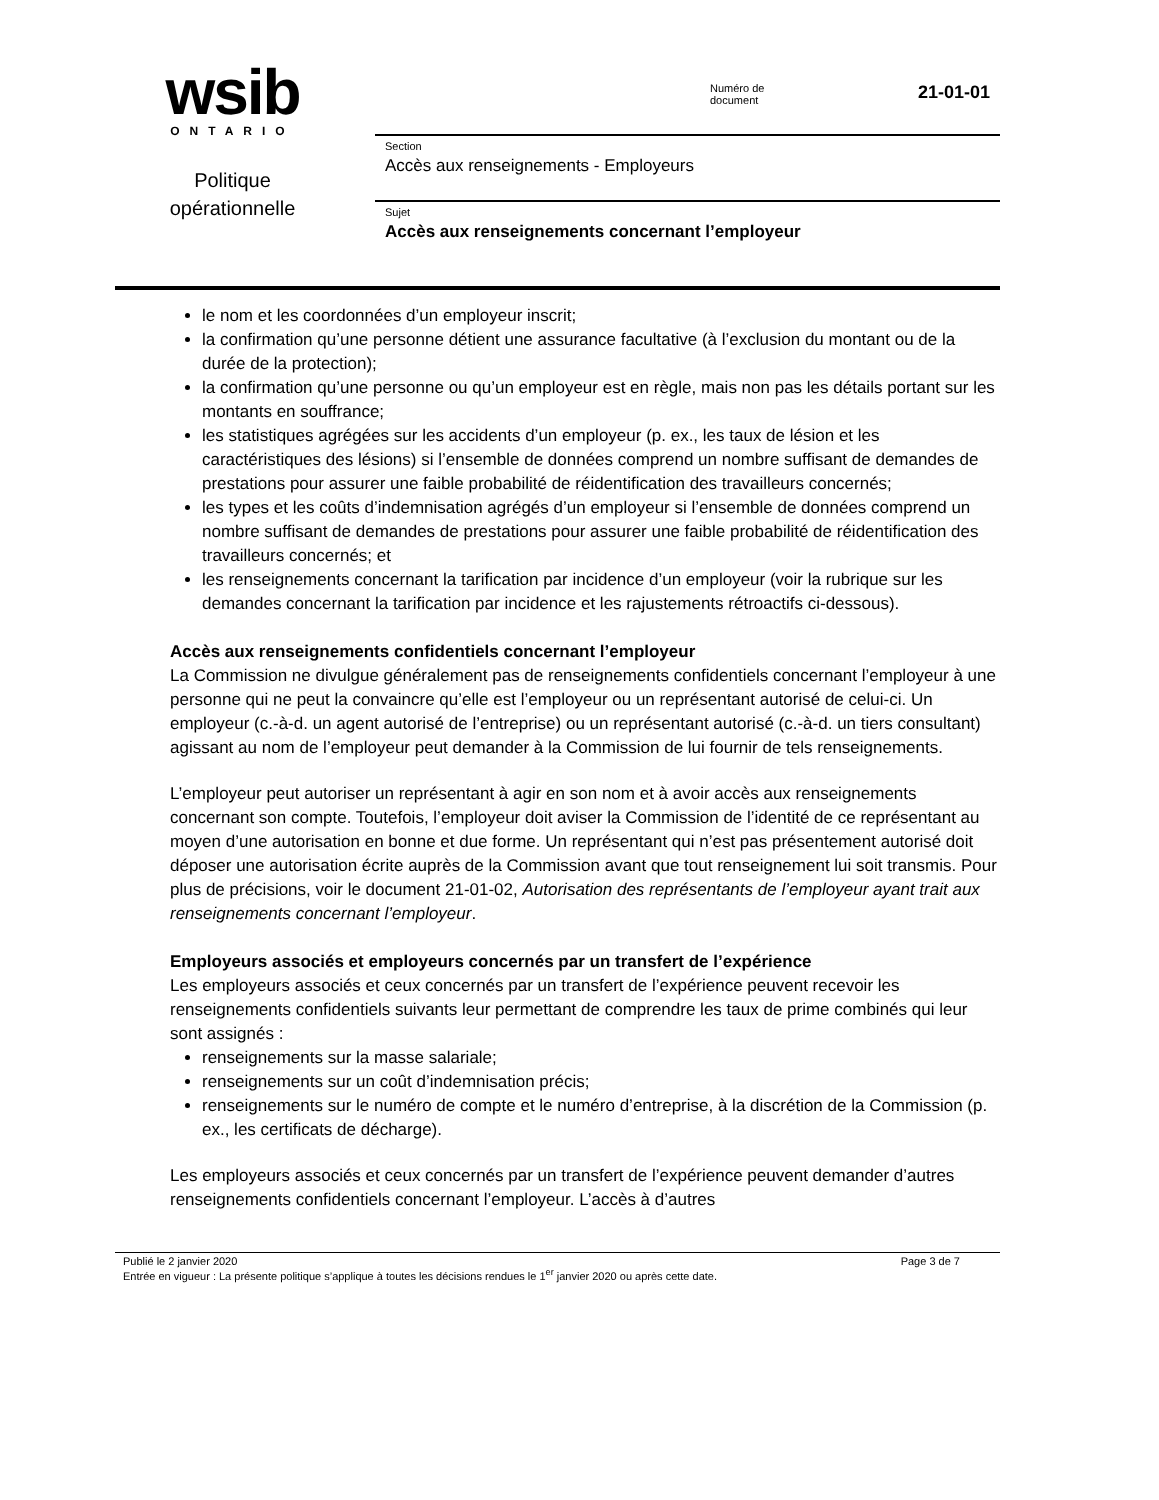wsib
ONTARIO
Politique
opérationnelle
Numéro de
document
21-01-01
Section
Accès aux renseignements - Employeurs
Sujet
Accès aux renseignements concernant l’employeur
le nom et les coordonnées d’un employeur inscrit;
la confirmation qu’une personne détient une assurance facultative (à l’exclusion du montant ou de la durée de la protection);
la confirmation qu’une personne ou qu’un employeur est en règle, mais non pas les détails portant sur les montants en souffrance;
les statistiques agrégées sur les accidents d’un employeur (p. ex., les taux de lésion et les caractéristiques des lésions) si l’ensemble de données comprend un nombre suffisant de demandes de prestations pour assurer une faible probabilité de réidentification des travailleurs concernés;
les types et les coûts d’indemnisation agrégés d’un employeur si l’ensemble de données comprend un nombre suffisant de demandes de prestations pour assurer une faible probabilité de réidentification des travailleurs concernés; et
les renseignements concernant la tarification par incidence d’un employeur (voir la rubrique sur les demandes concernant la tarification par incidence et les rajustements rétroactifs ci-dessous).
Accès aux renseignements confidentiels concernant l’employeur
La Commission ne divulgue généralement pas de renseignements confidentiels concernant l’employeur à une personne qui ne peut la convaincre qu’elle est l’employeur ou un représentant autorisé de celui-ci. Un employeur (c.-à-d. un agent autorisé de l’entreprise) ou un représentant autorisé (c.-à-d. un tiers consultant) agissant au nom de l’employeur peut demander à la Commission de lui fournir de tels renseignements.
L’employeur peut autoriser un représentant à agir en son nom et à avoir accès aux renseignements concernant son compte. Toutefois, l’employeur doit aviser la Commission de l’identité de ce représentant au moyen d’une autorisation en bonne et due forme. Un représentant qui n’est pas présentement autorisé doit déposer une autorisation écrite auprès de la Commission avant que tout renseignement lui soit transmis. Pour plus de précisions, voir le document 21-01-02, Autorisation des représentants de l’employeur ayant trait aux renseignements concernant l’employeur.
Employeurs associés et employeurs concernés par un transfert de l’expérience
Les employeurs associés et ceux concernés par un transfert de l’expérience peuvent recevoir les renseignements confidentiels suivants leur permettant de comprendre les taux de prime combinés qui leur sont assignés :
renseignements sur la masse salariale;
renseignements sur un coût d’indemnisation précis;
renseignements sur le numéro de compte et le numéro d’entreprise, à la discrétion de la Commission (p. ex., les certificats de décharge).
Les employeurs associés et ceux concernés par un transfert de l’expérience peuvent demander d’autres renseignements confidentiels concernant l’employeur. L’accès à d’autres
Publié le 2 janvier 2020 Page 3 de 7
Entrée en vigueur : La présente politique s’applique à toutes les décisions rendues le 1<sup>er</sup> janvier 2020 ou après cette date.